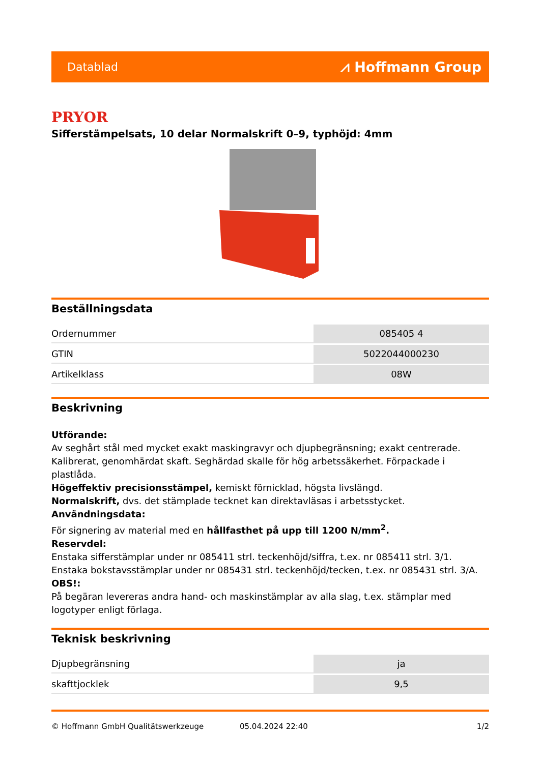Datablad ⩘ Hoffmann Group
PRYOR
Sifferstämpelsats, 10 delar Normalskrift 0–9, typhöjd: 4mm
Beställningsdata
| Ordernummer | 085405 4 |
| GTIN | 5022044000230 |
| Artikelklass | 08W |
Beskrivning
Utförande:
Av seghårt stål med mycket exakt maskingravyr och djupbegränsning; exakt centrerade. Kalibrerat, genomhärdat skaft. Seghärdad skalle för hög arbetssäkerhet. Förpackade i plastlåda.
Högeffektiv precisionsstämpel, kemiskt förnicklad, högsta livslängd.
Normalskrift, dvs. det stämplade tecknet kan direktavläsas i arbetsstycket.
Användningsdata:
För signering av material med en hållfasthet på upp till 1200 N/mm<sup>2</sup>.
Reservdel:
Enstaka sifferstämplar under nr 085411 strl. teckenhöjd/siffra, t.ex. nr 085411 strl. 3/1.
Enstaka bokstavsstämplar under nr 085431 strl. teckenhöjd/tecken, t.ex. nr 085431 strl. 3/A.
OBS!:
På begäran levereras andra hand- och maskinstämplar av alla slag, t.ex. stämplar med logotyper enligt förlaga.
Teknisk beskrivning
| Djupbegränsning | ja |
| skafttjocklek | 9,5 |
© Hoffmann GmbH Qualitätswerkzeuge 05.04.2024 22:40 1/2